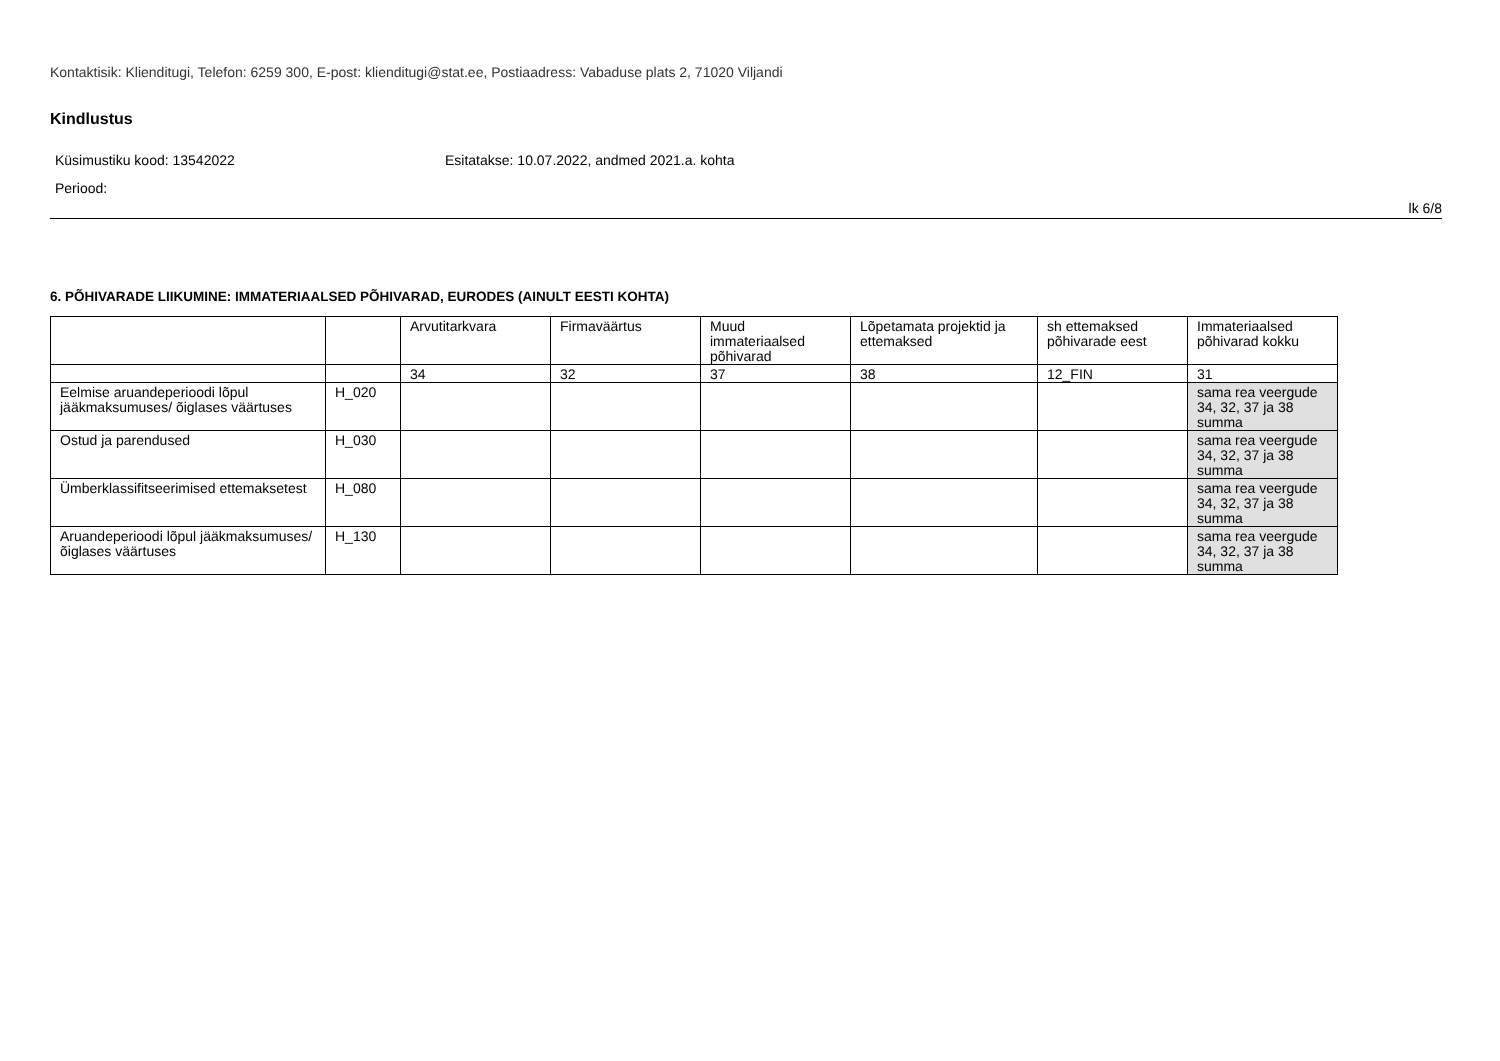Kontaktisik: Klienditugi, Telefon: 6259 300, E-post: klienditugi@stat.ee, Postiaadress: Vabaduse plats 2, 71020 Viljandi
Kindlustus
Küsimustiku kood: 13542022 Esitatakse: 10.07.2022, andmed 2021.a. kohta
Periood:
lk 6/8
6. PÕHIVARADE LIIKUMINE: IMMATERIAALSED PÕHIVARAD, EURODES (AINULT EESTI KOHTA)
| | | Arvutitarkvara | Firmaväärtus | Muud immateriaalsed põhivarad | Lõpetamata projektid ja ettemaksed | sh ettemaksed põhivarade eest | Immateriaalsed põhivarad kokku |
| | | 34 | 32 | 37 | 38 | 12_FIN | 31 |
| Eelmise aruandeperioodi lõpul jääkmaksumuses/ õiglases väärtuses | H_020 | | | | | | sama rea veergude 34, 32, 37 ja 38 summa |
| Ostud ja parendused | H_030 | | | | | | sama rea veergude 34, 32, 37 ja 38 summa |
| Ümberklassifitseerimised ettemaksetest | H_080 | | | | | | sama rea veergude 34, 32, 37 ja 38 summa |
| Aruandeperioodi lõpul jääkmaksumuses/ õiglases väärtuses | H_130 | | | | | | sama rea veergude 34, 32, 37 ja 38 summa |